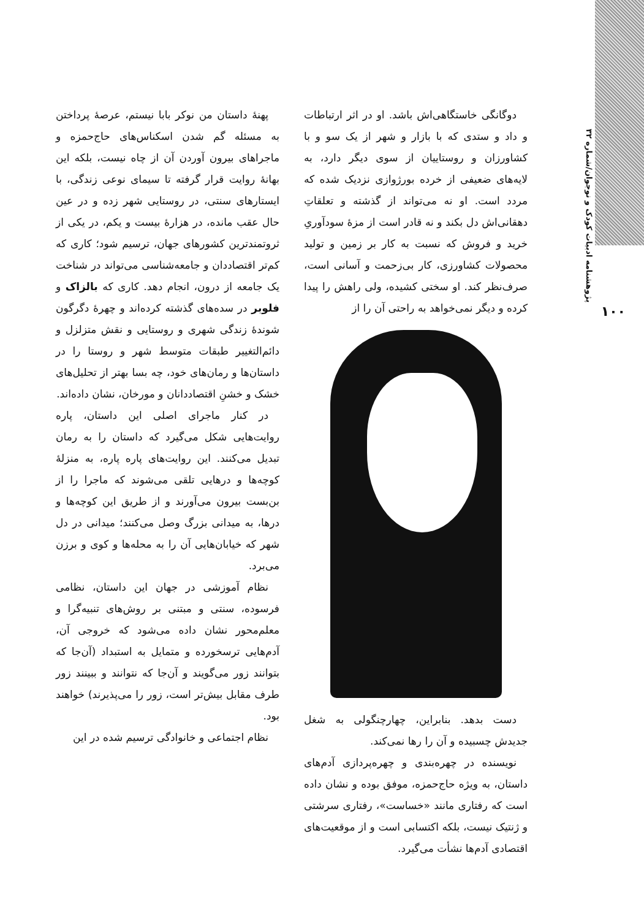پژوهشنامه ادبیات کودک و نوجوان/شماره ۳۲
۱۰۰
دوگانگی خاستگاهی‌اش باشد. او در اثر ارتباطات و داد و ستدی که با بازار و شهر از یک سو و با کشاورزان و روستاییان از سوی دیگر دارد، به لایه‌های ضعیفی از خرده بورژوازی نزدیک شده که مردد است. او نه می‌تواند از گذشته و تعلقاتِ دهقانی‌اش دل بکند و نه قادر است از مزهٔ سودآوریِ خرید و فروش که نسبت به کار بر زمین و تولید محصولات کشاورزی، کار بی‌زحمت و آسانی است، صرف‌نظر کند. او سختی کشیده، ولی راهش را پیدا کرده و دیگر نمی‌خواهد به راحتی آن را از
دست بدهد. بنابراین، چهارچنگولی به شغل جدیدش چسبیده و آن را رها نمی‌کند.
نویسنده در چهره‌بندی و چهره‌پردازی آدم‌های داستان، به ویژه حاج‌حمزه، موفق بوده و نشان داده است که رفتاری مانند «خساست»، رفتاری سرشتی و ژنتیک نیست، بلکه اکتسابی است و از موقعیت‌های اقتصادی آدم‌ها نشأت می‌گیرد.
پهنهٔ داستان من نوکر بابا نیستم، عرصهٔ پرداختن به مسئله گم شدن اسکناس‌های حاج‌حمزه و ماجراهای بیرون آوردن آن از چاه نیست، بلکه این بهانهٔ روایت قرار گرفته تا سیمای نوعی زندگی، با ایستارهای سنتی، در روستایی شهر زده و در عین حال عقب مانده، در هزارهٔ بیست و یکم، در یکی از ثروتمندترین کشورهای جهان، ترسیم شود؛ کاری که کم‌تر اقتصاددان و جامعه‌شناسی می‌تواند در شناخت یک جامعه از درون، انجام دهد. کاری که بالزاک و فلوبر در سده‌های گذشته کرده‌اند و چهرهٔ دگرگون شوندهٔ زندگی شهری و روستایی و نقش متزلزل و دائم‌التغییر طبقات متوسط شهر و روستا را در داستان‌ها و رمان‌های خود، چه بسا بهتر از تحلیل‌های خشک و خشنِ اقتصاددانان و مورخان، نشان داده‌اند.
در کنار ماجرای اصلی این داستان، پاره روایت‌هایی شکل می‌گیرد که داستان را به رمان تبدیل می‌کنند. این روایت‌های پاره پاره، به منزلهٔ کوچه‌ها و درهایی تلقی می‌شوند که ماجرا را از بن‌بست بیرون می‌آورند و از طریق این کوچه‌ها و درها، به میدانی بزرگ وصل می‌کنند؛ میدانی در دل شهر که خیابان‌هایی آن را به محله‌ها و کوی و برزن می‌برد.
نظام آموزشی در جهان این داستان، نظامی فرسوده، سنتی و مبتنی بر روش‌های تنبیه‌گرا و معلم‌محور نشان داده می‌شود که خروجی آن، آدم‌هایی ترسخورده و متمایل به استبداد (آن‌جا که بتوانند زور می‌گویند و آن‌جا که نتوانند و ببینند زور طرف مقابل بیش‌تر است، زور را می‌پذیرند) خواهند بود.
نظام اجتماعی و خانوادگی ترسیم شده در این